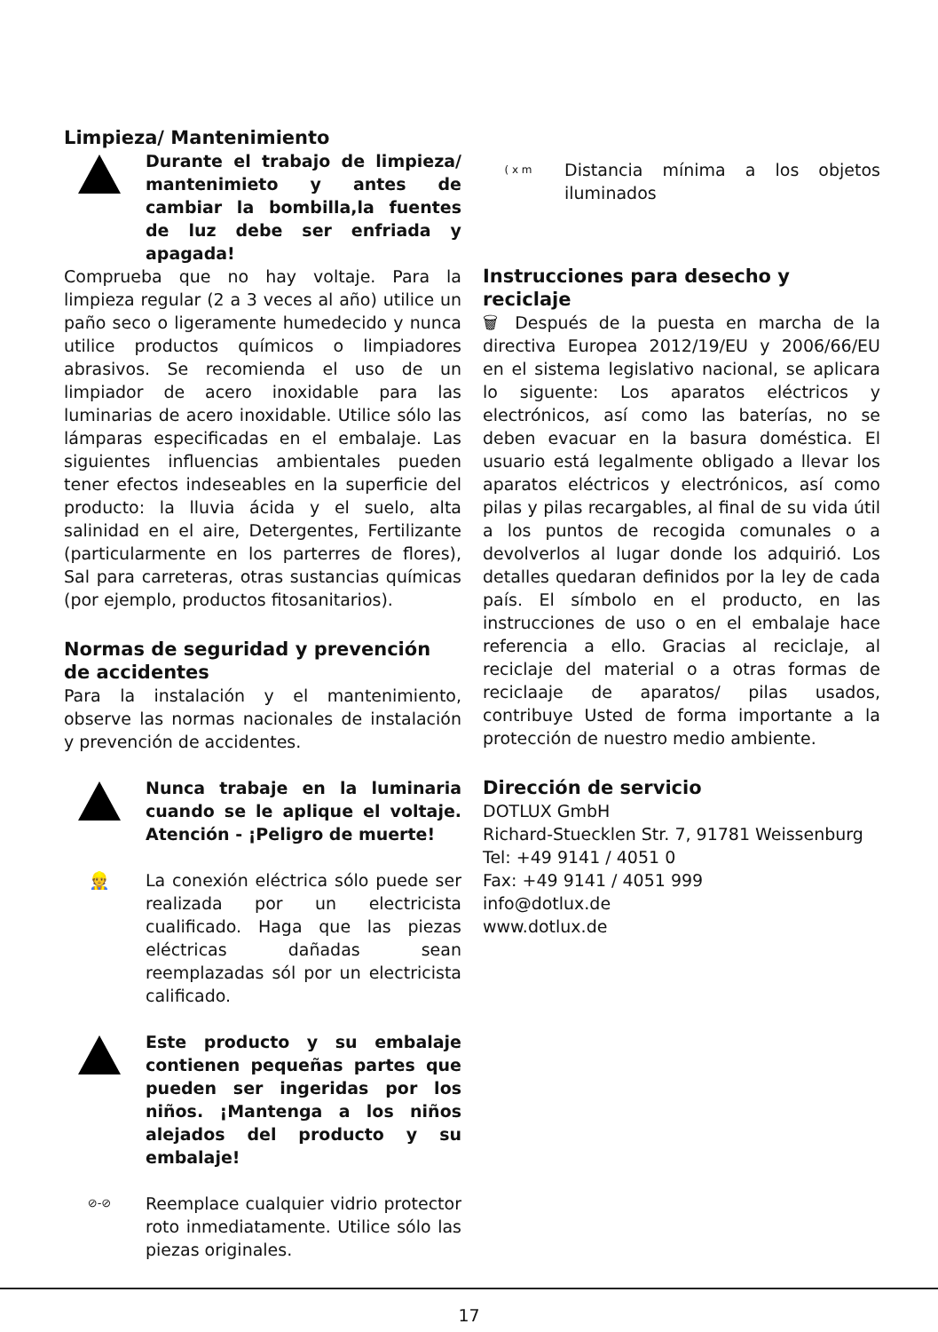Limpieza/ Mantenimiento
Durante el trabajo de limpieza/ mantenimieto y antes de cambiar la bombilla,la fuentes de luz debe ser enfriada y apagada!
Comprueba que no hay voltaje. Para la limpieza regular (2 a 3 veces al año) utilice un paño seco o ligeramente humedecido y nunca utilice productos químicos o limpiadores abrasivos. Se recomienda el uso de un limpiador de acero inoxidable para las luminarias de acero inoxidable. Utilice sólo las lámparas especificadas en el embalaje. Las siguientes influencias ambientales pueden tener efectos indeseables en la superficie del producto: la lluvia ácida y el suelo, alta salinidad en el aire, Detergentes, Fertilizante (particularmente en los parterres de flores), Sal para carreteras, otras sustancias químicas (por ejemplo, productos fitosanitarios).
Normas de seguridad y prevención de accidentes
Para la instalación y el mantenimiento, observe las normas nacionales de instalación y prevención de accidentes.
Nunca trabaje en la luminaria cuando se le aplique el voltaje. Atención - ¡Peligro de muerte!
👷 La conexión eléctrica sólo puede ser realizada por un electricista cualificado. Haga que las piezas eléctricas dañadas sean reemplazadas sól por un electricista calificado.
Este producto y su embalaje contienen pequeñas partes que pueden ser ingeridas por los niños. ¡Mantenga a los niños alejados del producto y su embalaje!
⊘-⊘
Reemplace cualquier vidrio protector roto inmediatamente. Utilice sólo las piezas originales.
( x m
Distancia mínima a los objetos iluminados
Instrucciones para desecho y reciclaje
🗑 Después de la puesta en marcha de la directiva Europea 2012/19/EU y 2006/66/EU en el sistema legislativo nacional, se aplicara lo siguente: Los aparatos eléctricos y electrónicos, así como las baterías, no se deben evacuar en la basura doméstica. El usuario está legalmente obligado a llevar los aparatos eléctricos y electrónicos, así como pilas y pilas recargables, al final de su vida útil a los puntos de recogida comunales o a devolverlos al lugar donde los adquirió. Los detalles quedaran definidos por la ley de cada país. El símbolo en el producto, en las instrucciones de uso o en el embalaje hace referencia a ello. Gracias al reciclaje, al reciclaje del material o a otras formas de reciclaaje de aparatos/ pilas usados, contribuye Usted de forma importante a la protección de nuestro medio ambiente.
Dirección de servicio
DOTLUX GmbH
Richard-Stuecklen Str. 7, 91781 Weissenburg
Tel: +49 9141 / 4051 0
Fax: +49 9141 / 4051 999
info@dotlux.de
www.dotlux.de
17